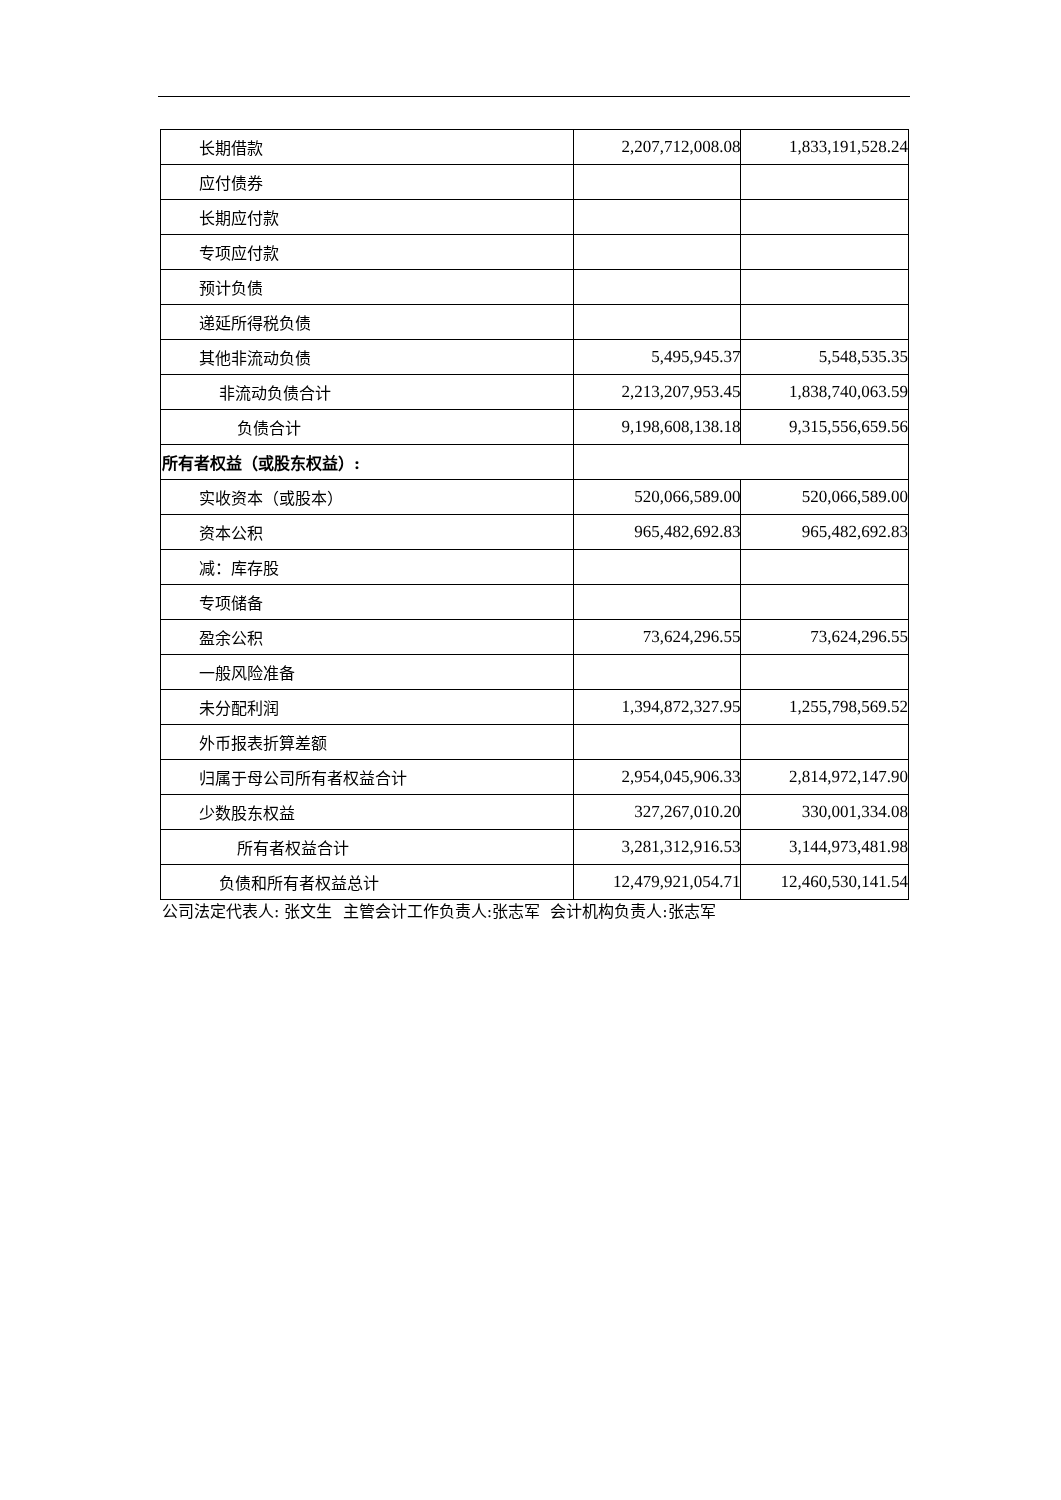| 长期借款 | 2,207,712,008.08 | 1,833,191,528.24 |
| 应付债券 | | |
| 长期应付款 | | |
| 专项应付款 | | |
| 预计负债 | | |
| 递延所得税负债 | | |
| 其他非流动负债 | 5,495,945.37 | 5,548,535.35 |
| 非流动负债合计 | 2,213,207,953.45 | 1,838,740,063.59 |
| 负债合计 | 9,198,608,138.18 | 9,315,556,659.56 |
| 所有者权益（或股东权益）: | | |
| 实收资本（或股本） | 520,066,589.00 | 520,066,589.00 |
| 资本公积 | 965,482,692.83 | 965,482,692.83 |
| 减：库存股 | | |
| 专项储备 | | |
| 盈余公积 | 73,624,296.55 | 73,624,296.55 |
| 一般风险准备 | | |
| 未分配利润 | 1,394,872,327.95 | 1,255,798,569.52 |
| 外币报表折算差额 | | |
| 归属于母公司所有者权益合计 | 2,954,045,906.33 | 2,814,972,147.90 |
| 少数股东权益 | 327,267,010.20 | 330,001,334.08 |
| 所有者权益合计 | 3,281,312,916.53 | 3,144,973,481.98 |
| 负债和所有者权益总计 | 12,479,921,054.71 | 12,460,530,141.54 |
公司法定代表人: 张文生 主管会计工作负责人:张志军 会计机构负责人:张志军